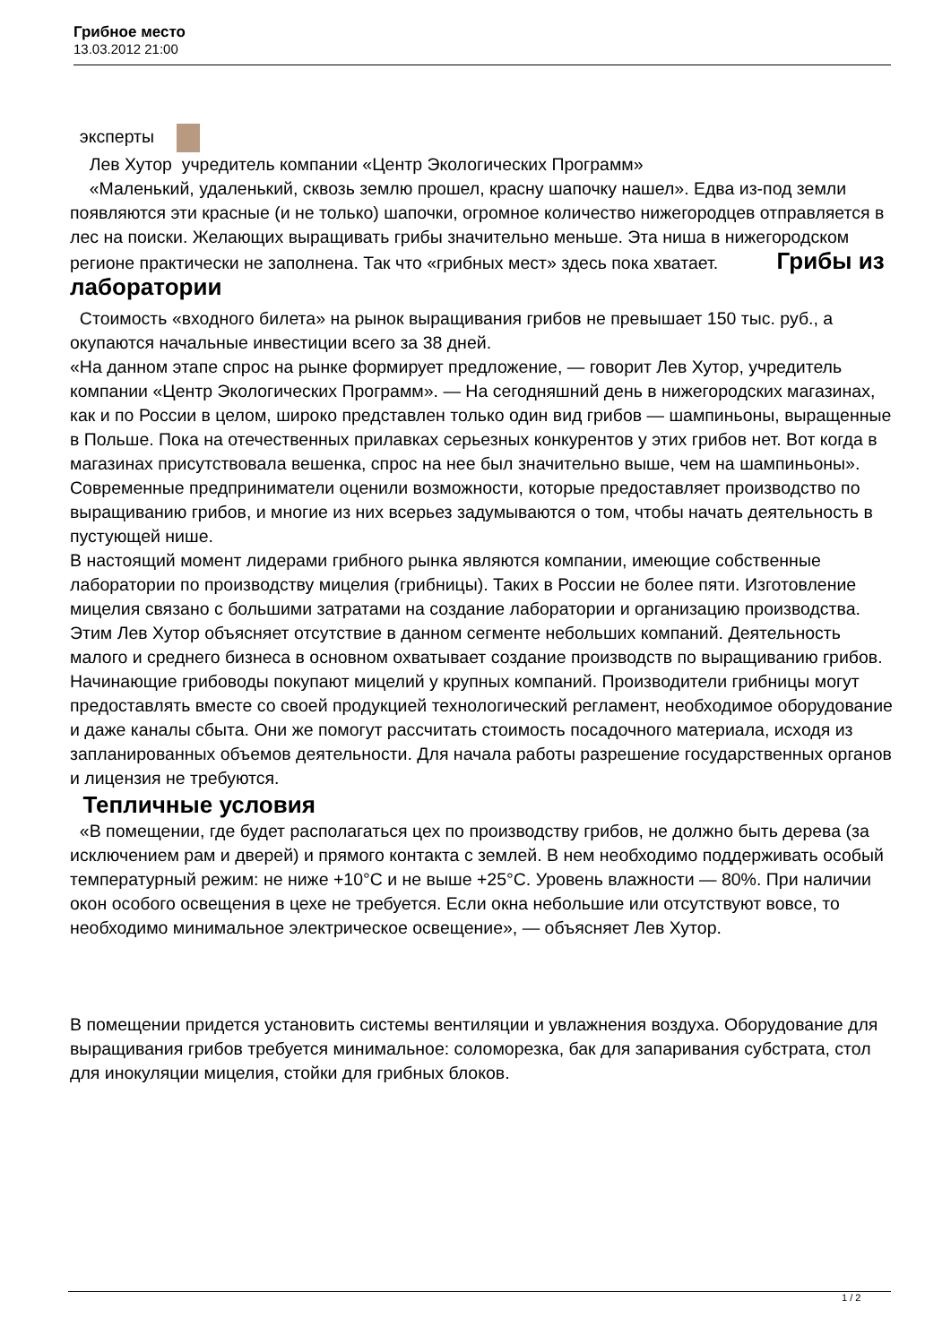Грибное место
13.03.2012 21:00
эксперты
Лев Хутор учредитель компании «Центр Экологических Программ»
«Маленький, удаленький, сквозь землю прошел, красну шапочку нашел». Едва из-под земли появляются эти красные (и не только) шапочки, огромное количество нижегородцев отправляется в лес на поиски. Желающих выращивать грибы значительно меньше. Эта ниша в нижегородском регионе практически не заполнена. Так что «грибных мест» здесь пока хватает. Грибы из лаборатории
Стоимость «входного билета» на рынок выращивания грибов не превышает 150 тыс. руб., а окупаются начальные инвестиции всего за 38 дней.
«На данном этапе спрос на рынке формирует предложение, — говорит Лев Хутор, учредитель компании «Центр Экологических Программ». — На сегодняшний день в нижегородских магазинах, как и по России в целом, широко представлен только один вид грибов — шампиньоны, выращенные в Польше. Пока на отечественных прилавках серьезных конкурентов у этих грибов нет. Вот когда в магазинах присутствовала вешенка, спрос на нее был значительно выше, чем на шампиньоны».
Современные предприниматели оценили возможности, которые предоставляет производство по выращиванию грибов, и многие из них всерьез задумываются о том, чтобы начать деятельность в пустующей нише.
В настоящий момент лидерами грибного рынка являются компании, имеющие собственные лаборатории по производству мицелия (грибницы). Таких в России не более пяти. Изготовление мицелия связано с большими затратами на создание лаборатории и организацию производства. Этим Лев Хутор объясняет отсутствие в данном сегменте небольших компаний. Деятельность малого и среднего бизнеса в основном охватывает создание производств по выращиванию грибов.
Начинающие грибоводы покупают мицелий у крупных компаний. Производители грибницы могут предоставлять вместе со своей продукцией технологический регламент, необходимое оборудование и даже каналы сбыта. Они же помогут рассчитать стоимость посадочного материала, исходя из запланированных объемов деятельности. Для начала работы разрешение государственных органов и лицензия не требуются.
Тепличные условия
«В помещении, где будет располагаться цех по производству грибов, не должно быть дерева (за исключением рам и дверей) и прямого контакта с землей. В нем необходимо поддерживать особый температурный режим: не ниже +10°С и не выше +25°С. Уровень влажности — 80%. При наличии окон особого освещения в цехе не требуется. Если окна небольшие или отсутствуют вовсе, то необходимо минимальное электрическое освещение», — объясняет Лев Хутор.
В помещении придется установить системы вентиляции и увлажнения воздуха. Оборудование для выращивания грибов требуется минимальное: соломорезка, бак для запаривания субстрата, стол для инокуляции мицелия, стойки для грибных блоков.
1 / 2